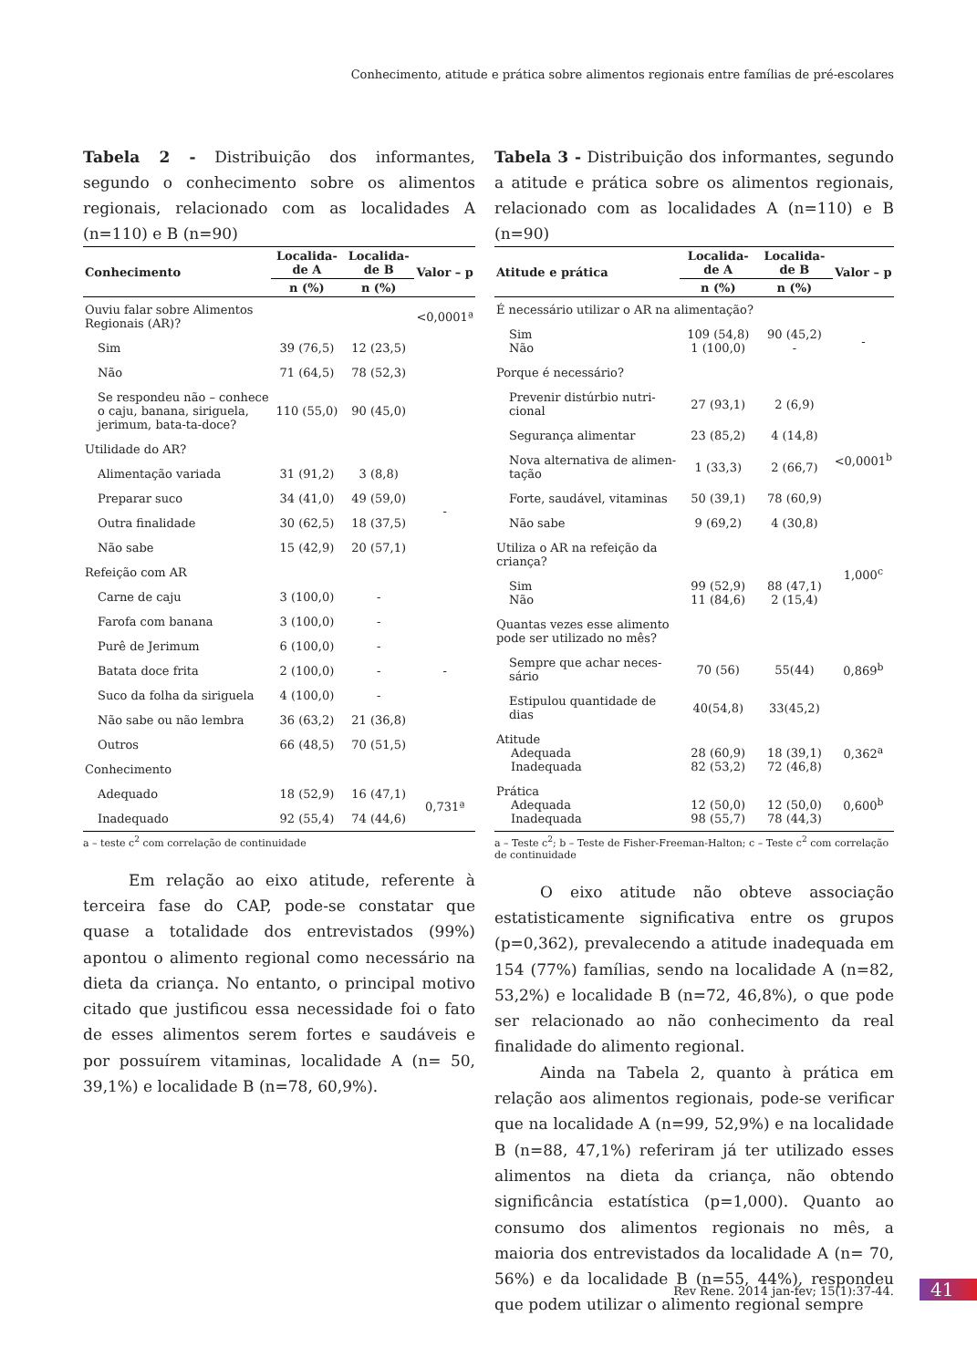Conhecimento, atitude e prática sobre alimentos regionais entre famílias de pré-escolares
Tabela 2 - Distribuição dos informantes, segundo o conhecimento sobre os alimentos regionais, relacionado com as localidades A (n=110) e B (n=90)
| Conhecimento | Localida-de A | Localida-de B | Valor – p |
| --- | --- | --- | --- |
| | n (%) | n (%) | |
| Ouviu falar sobre Alimentos Regionais (AR)? | | | <0,0001ª |
| Sim | 39 (76,5) | 12 (23,5) | |
| Não | 71 (64,5) | 78 (52,3) | |
| Se respondeu não – conhece o caju, banana, siriguela, jerimum, bata-ta-doce? | 110 (55,0) | 90 (45,0) | |
| Utilidade do AR? | | | |
| Alimentação variada | 31 (91,2) | 3 (8,8) | - |
| Preparar suco | 34 (41,0) | 49 (59,0) | |
| Outra finalidade | 30 (62,5) | 18 (37,5) | |
| Não sabe | 15 (42,9) | 20 (57,1) | |
| Refeição com AR | | | |
| Carne de caju | 3 (100,0) | - | - |
| Farofa com banana | 3 (100,0) | - | |
| Purê de Jerimum | 6 (100,0) | - | |
| Batata doce frita | 2 (100,0) | - | |
| Suco da folha da siriguela | 4 (100,0) | - | |
| Não sabe ou não lembra | 36 (63,2) | 21 (36,8) | |
| Outros | 66 (48,5) | 70 (51,5) | |
| Conhecimento | | | |
| Adequado | 18 (52,9) | 16 (47,1) | 0,731ª |
| Inadequado | 92 (55,4) | 74 (44,6) | |
a – teste c<sup>2</sup> com correlação de continuidade
Em relação ao eixo atitude, referente à terceira fase do CAP, pode-se constatar que quase a totalidade dos entrevistados (99%) apontou o alimento regional como necessário na dieta da criança. No entanto, o principal motivo citado que justificou essa necessidade foi o fato de esses alimentos serem fortes e saudáveis e por possuírem vitaminas, localidade A (n= 50, 39,1%) e localidade B (n=78, 60,9%).
Tabela 3 - Distribuição dos informantes, segundo a atitude e prática sobre os alimentos regionais, relacionado com as localidades A (n=110) e B (n=90)
| Atitude e prática | Localida-de A | Localida-de B | Valor – p |
| --- | --- | --- | --- |
| | n (%) | n (%) | |
| É necessário utilizar o AR na alimentação? | | | |
| Sim Não | 109 (54,8) 1 (100,0) | 90 (45,2) - | - |
| Porque é necessário? | | | |
| Prevenir distúrbio nutri-cional | 27 (93,1) | 2 (6,9) | <0,0001<sup>b</sup> |
| Segurança alimentar | 23 (85,2) | 4 (14,8) | |
| Nova alternativa de alimen-tação | 1 (33,3) | 2 (66,7) | |
| Forte, saudável, vitaminas | 50 (39,1) | 78 (60,9) | |
| Não sabe | 9 (69,2) | 4 (30,8) | |
| Utiliza o AR na refeição da criança? | | | 1,000<sup>c</sup> |
| Sim Não | 99 (52,9) 11 (84,6) | 88 (47,1) 2 (15,4) | |
| Quantas vezes esse alimento pode ser utilizado no mês? | | | |
| Sempre que achar neces-sário | 70 (56) | 55(44) | 0,869<sup>b</sup> |
| Estipulou quantidade de dias | 40(54,8) | 33(45,2) | |
| Atitude Adequada Inadequada | 28 (60,9) 82 (53,2) | 18 (39,1) 72 (46,8) | 0,362<sup>a</sup> |
| Prática Adequada Inadequada | 12 (50,0) 98 (55,7) | 12 (50,0) 78 (44,3) | 0,600<sup>b</sup> |
a – Teste c<sup>2</sup>; b – Teste de Fisher-Freeman-Halton; c – Teste c<sup>2</sup> com correlação de continuidade
O eixo atitude não obteve associação estatisticamente significativa entre os grupos (p=0,362), prevalecendo a atitude inadequada em 154 (77%) famílias, sendo na localidade A (n=82, 53,2%) e localidade B (n=72, 46,8%), o que pode ser relacionado ao não conhecimento da real finalidade do alimento regional.
Ainda na Tabela 2, quanto à prática em relação aos alimentos regionais, pode-se verificar que na localidade A (n=99, 52,9%) e na localidade B (n=88, 47,1%) referiram já ter utilizado esses alimentos na dieta da criança, não obtendo significância estatística (p=1,000). Quanto ao consumo dos alimentos regionais no mês, a maioria dos entrevistados da localidade A (n= 70, 56%) e da localidade B (n=55, 44%), respondeu que podem utilizar o alimento regional sempre
Rev Rene. 2014 jan-fev; 15(1):37-44.
41